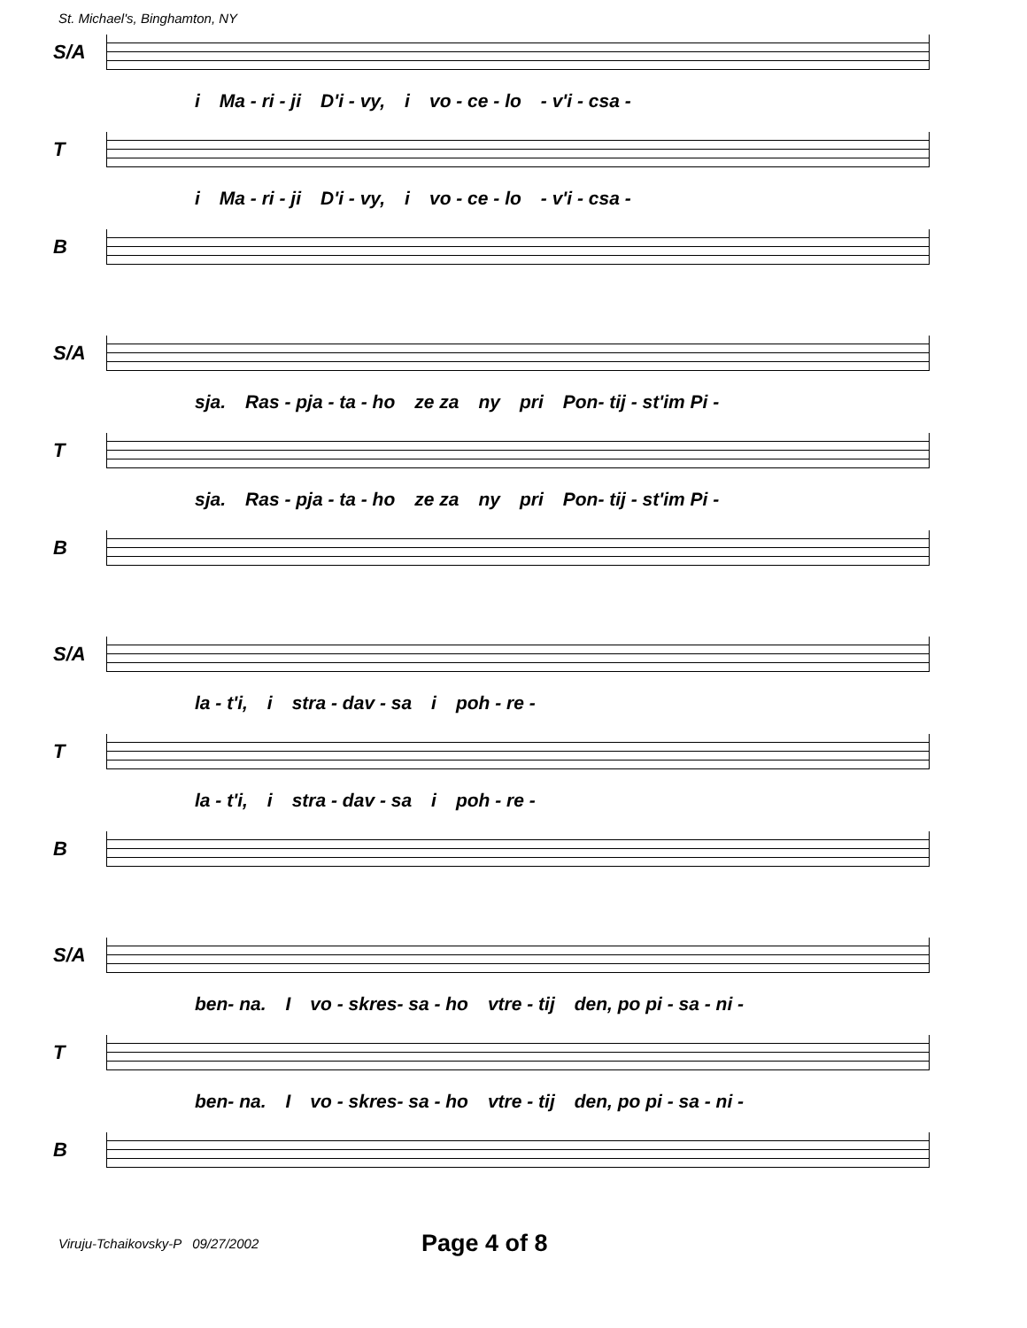St. Michael's, Binghamton, NY
S/A
i Ma - ri - ji D'i - vy, i vo - ce - lo - v'i - csa -
T
i Ma - ri - ji D'i - vy, i vo - ce - lo - v'i - csa -
B
S/A
sja. Ras - pja - ta - ho ze za ny pri Pon- tij - st'im Pi -
T
sja. Ras - pja - ta - ho ze za ny pri Pon- tij - st'im Pi -
B
S/A
la - t'i, i stra - dav - sa i poh - re -
T
la - t'i, i stra - dav - sa i poh - re -
B
S/A
ben- na. I vo - skres- sa - ho vtre - tij den, po pi - sa - ni -
T
ben- na. I vo - skres- sa - ho vtre - tij den, po pi - sa - ni -
B
Viruju-Tchaikovsky-P 09/27/2002 Page 4 of 8